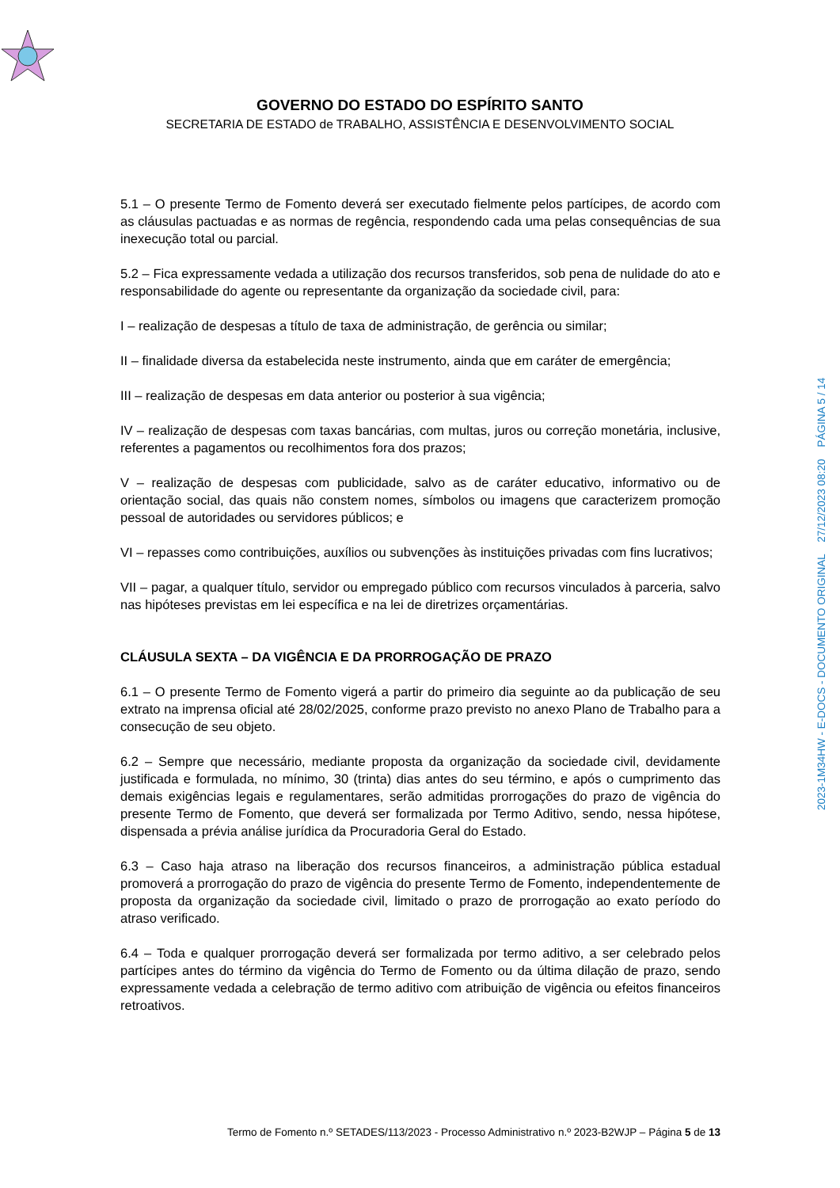GOVERNO DO ESTADO DO ESPÍRITO SANTO
SECRETARIA DE ESTADO de TRABALHO, ASSISTÊNCIA E DESENVOLVIMENTO SOCIAL
5.1 – O presente Termo de Fomento deverá ser executado fielmente pelos partícipes, de acordo com as cláusulas pactuadas e as normas de regência, respondendo cada uma pelas consequências de sua inexecução total ou parcial.
5.2 – Fica expressamente vedada a utilização dos recursos transferidos, sob pena de nulidade do ato e responsabilidade do agente ou representante da organização da sociedade civil, para:
I – realização de despesas a título de taxa de administração, de gerência ou similar;
II – finalidade diversa da estabelecida neste instrumento, ainda que em caráter de emergência;
III – realização de despesas em data anterior ou posterior à sua vigência;
IV – realização de despesas com taxas bancárias, com multas, juros ou correção monetária, inclusive, referentes a pagamentos ou recolhimentos fora dos prazos;
V – realização de despesas com publicidade, salvo as de caráter educativo, informativo ou de orientação social, das quais não constem nomes, símbolos ou imagens que caracterizem promoção pessoal de autoridades ou servidores públicos; e
VI – repasses como contribuições, auxílios ou subvenções às instituições privadas com fins lucrativos;
VII – pagar, a qualquer título, servidor ou empregado público com recursos vinculados à parceria, salvo nas hipóteses previstas em lei específica e na lei de diretrizes orçamentárias.
CLÁUSULA SEXTA – DA VIGÊNCIA E DA PRORROGAÇÃO DE PRAZO
6.1 – O presente Termo de Fomento vigerá a partir do primeiro dia seguinte ao da publicação de seu extrato na imprensa oficial até 28/02/2025, conforme prazo previsto no anexo Plano de Trabalho para a consecução de seu objeto.
6.2 – Sempre que necessário, mediante proposta da organização da sociedade civil, devidamente justificada e formulada, no mínimo, 30 (trinta) dias antes do seu término, e após o cumprimento das demais exigências legais e regulamentares, serão admitidas prorrogações do prazo de vigência do presente Termo de Fomento, que deverá ser formalizada por Termo Aditivo, sendo, nessa hipótese, dispensada a prévia análise jurídica da Procuradoria Geral do Estado.
6.3 – Caso haja atraso na liberação dos recursos financeiros, a administração pública estadual promoverá a prorrogação do prazo de vigência do presente Termo de Fomento, independentemente de proposta da organização da sociedade civil, limitado o prazo de prorrogação ao exato período do atraso verificado.
6.4 – Toda e qualquer prorrogação deverá ser formalizada por termo aditivo, a ser celebrado pelos partícipes antes do término da vigência do Termo de Fomento ou da última dilação de prazo, sendo expressamente vedada a celebração de termo aditivo com atribuição de vigência ou efeitos financeiros retroativos.
2023-1M34HW - E-DOCS - DOCUMENTO ORIGINAL 27/12/2023 08:20 PÁGINA 5 / 14
Termo de Fomento n.º SETADES/113/2023 - Processo Administrativo n.º 2023-B2WJP – Página 5 de 13